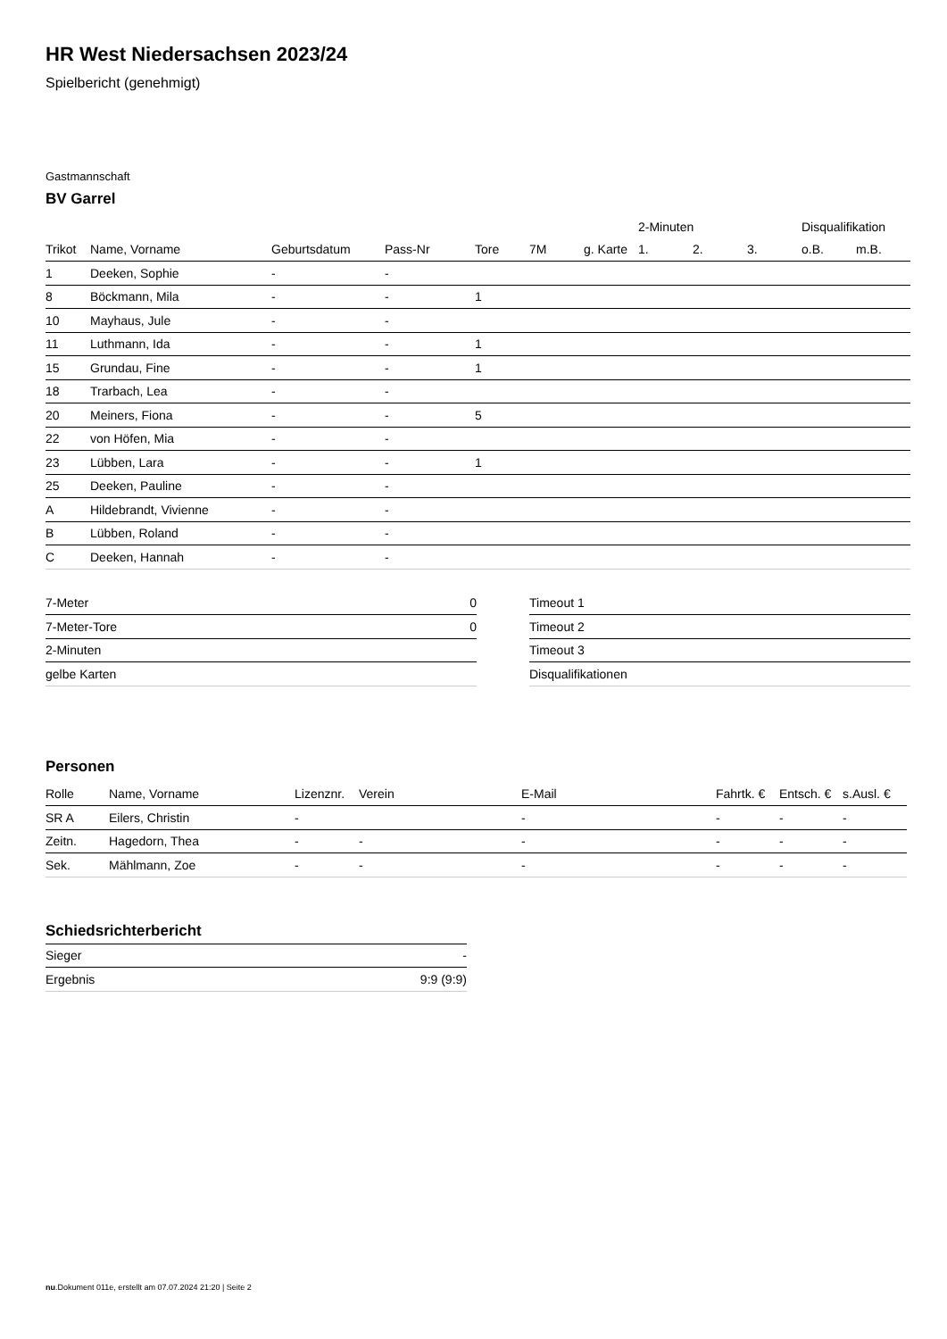HR West Niedersachsen 2023/24
Spielbericht (genehmigt)
Gastmannschaft
BV Garrel
| | | | | | | | 2-Minuten | | | Disqualifikation | |
| --- | --- | --- | --- | --- | --- | --- | --- | --- | --- | --- | --- |
| Trikot | Name, Vorname | Geburtsdatum | Pass-Nr | Tore | 7M | g. Karte | 1. | 2. | 3. | o.B. | m.B. |
| 1 | Deeken, Sophie | - | - | | | | | | | | |
| 8 | Böckmann, Mila | - | - | 1 | | | | | | | |
| 10 | Mayhaus, Jule | - | - | | | | | | | | |
| 11 | Luthmann, Ida | - | - | 1 | | | | | | | |
| 15 | Grundau, Fine | - | - | 1 | | | | | | | |
| 18 | Trarbach, Lea | - | - | | | | | | | | |
| 20 | Meiners, Fiona | - | - | 5 | | | | | | | |
| 22 | von Höfen, Mia | - | - | | | | | | | | |
| 23 | Lübben, Lara | - | - | 1 | | | | | | | |
| 25 | Deeken, Pauline | - | - | | | | | | | | |
| A | Hildebrandt, Vivienne | - | - | | | | | | | | |
| B | Lübben, Roland | - | - | | | | | | | | |
| C | Deeken, Hannah | - | - | | | | | | | | |
| 7-Meter | 0 |
| 7-Meter-Tore | 0 |
| 2-Minuten | |
| gelbe Karten | |
| Timeout 1 |
| Timeout 2 |
| Timeout 3 |
| Disqualifikationen |
Personen
| Rolle | Name, Vorname | Lizenznr. | Verein | E-Mail | Fahrtk. € | Entsch. € | s.Ausl. € |
| --- | --- | --- | --- | --- | --- | --- | --- |
| SR A | Eilers, Christin | - | | - | - | - | - |
| Zeitn. | Hagedorn, Thea | - | - | - | - | - | - |
| Sek. | Mählmann, Zoe | - | - | - | - | - | - |
Schiedsrichterbericht
| Sieger | - |
| Ergebnis | 9:9 (9:9) |
nu.Dokument 011e, erstellt am 07.07.2024 21:20 | Seite 2